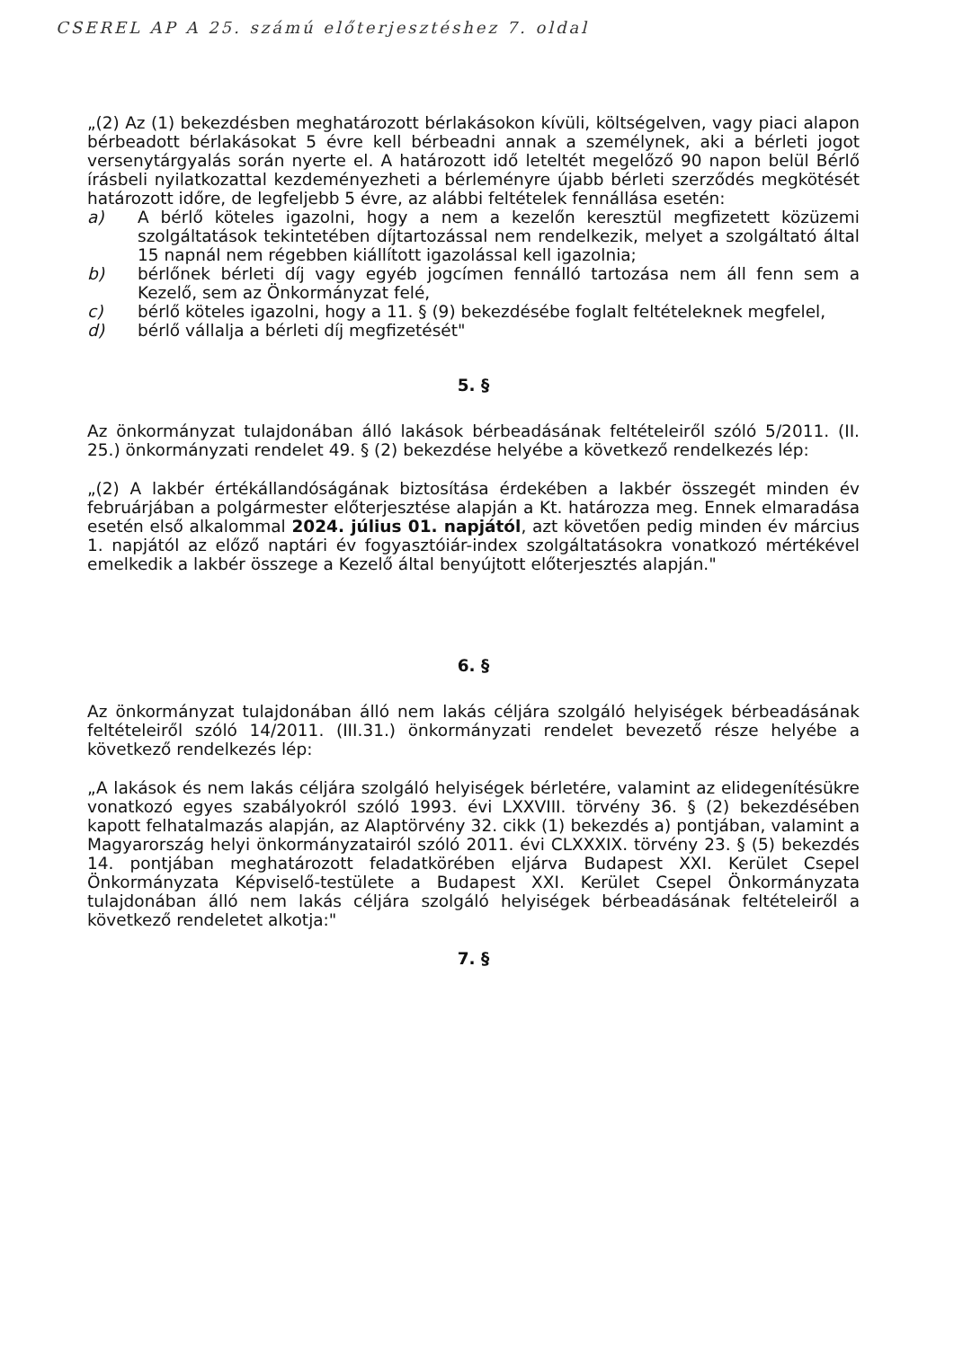CSEREL AP A 25. számú előterjesztéshez 7. oldal
„(2) Az (1) bekezdésben meghatározott bérlakásokon kívüli, költségelven, vagy piaci alapon bérbeadott bérlakásokat 5 évre kell bérbeadni annak a személynek, aki a bérleti jogot versenytárgyalás során nyerte el. A határozott idő leteltét megelőző 90 napon belül Bérlő írásbeli nyilatkozattal kezdeményezheti a bérleményre újabb bérleti szerződés megkötését határozott időre, de legfeljebb 5 évre, az alábbi feltételek fennállása esetén:
a) A bérlő köteles igazolni, hogy a nem a kezelőn keresztül megfizetett közüzemi szolgáltatások tekintetében díjtartozással nem rendelkezik, melyet a szolgáltató által 15 napnál nem régebben kiállított igazolással kell igazolnia;
b) bérlőnek bérleti díj vagy egyéb jogcímen fennálló tartozása nem áll fenn sem a Kezelő, sem az Önkormányzat felé,
c) bérlő köteles igazolni, hogy a 11. § (9) bekezdésébe foglalt feltételeknek megfelel,
d) bérlő vállalja a bérleti díj megfizetését"
5. §
Az önkormányzat tulajdonában álló lakások bérbeadásának feltételeiről szóló 5/2011. (II. 25.) önkormányzati rendelet 49. § (2) bekezdése helyébe a következő rendelkezés lép:
„(2) A lakbér értékállandóságának biztosítása érdekében a lakbér összegét minden év februárjában a polgármester előterjesztése alapján a Kt. határozza meg. Ennek elmaradása esetén első alkalommal 2024. július 01. napjától, azt követően pedig minden év március 1. napjától az előző naptári év fogyasztóiár-index szolgáltatásokra vonatkozó mértékével emelkedik a lakbér összege a Kezelő által benyújtott előterjesztés alapján."
6. §
Az önkormányzat tulajdonában álló nem lakás céljára szolgáló helyiségek bérbeadásának feltételeiről szóló 14/2011. (III.31.) önkormányzati rendelet bevezető része helyébe a következő rendelkezés lép:
„A lakások és nem lakás céljára szolgáló helyiségek bérletére, valamint az elidegenítésükre vonatkozó egyes szabályokról szóló 1993. évi LXXVIII. törvény 36. § (2) bekezdésében kapott felhatalmazás alapján, az Alaptörvény 32. cikk (1) bekezdés a) pontjában, valamint a Magyarország helyi önkormányzatairól szóló 2011. évi CLXXXIX. törvény 23. § (5) bekezdés 14. pontjában meghatározott feladatkörében eljárva Budapest XXI. Kerület Csepel Önkormányzata Képviselő-testülete a Budapest XXI. Kerület Csepel Önkormányzata tulajdonában álló nem lakás céljára szolgáló helyiségek bérbeadásának feltételeiről a következő rendeletet alkotja:"
7. §